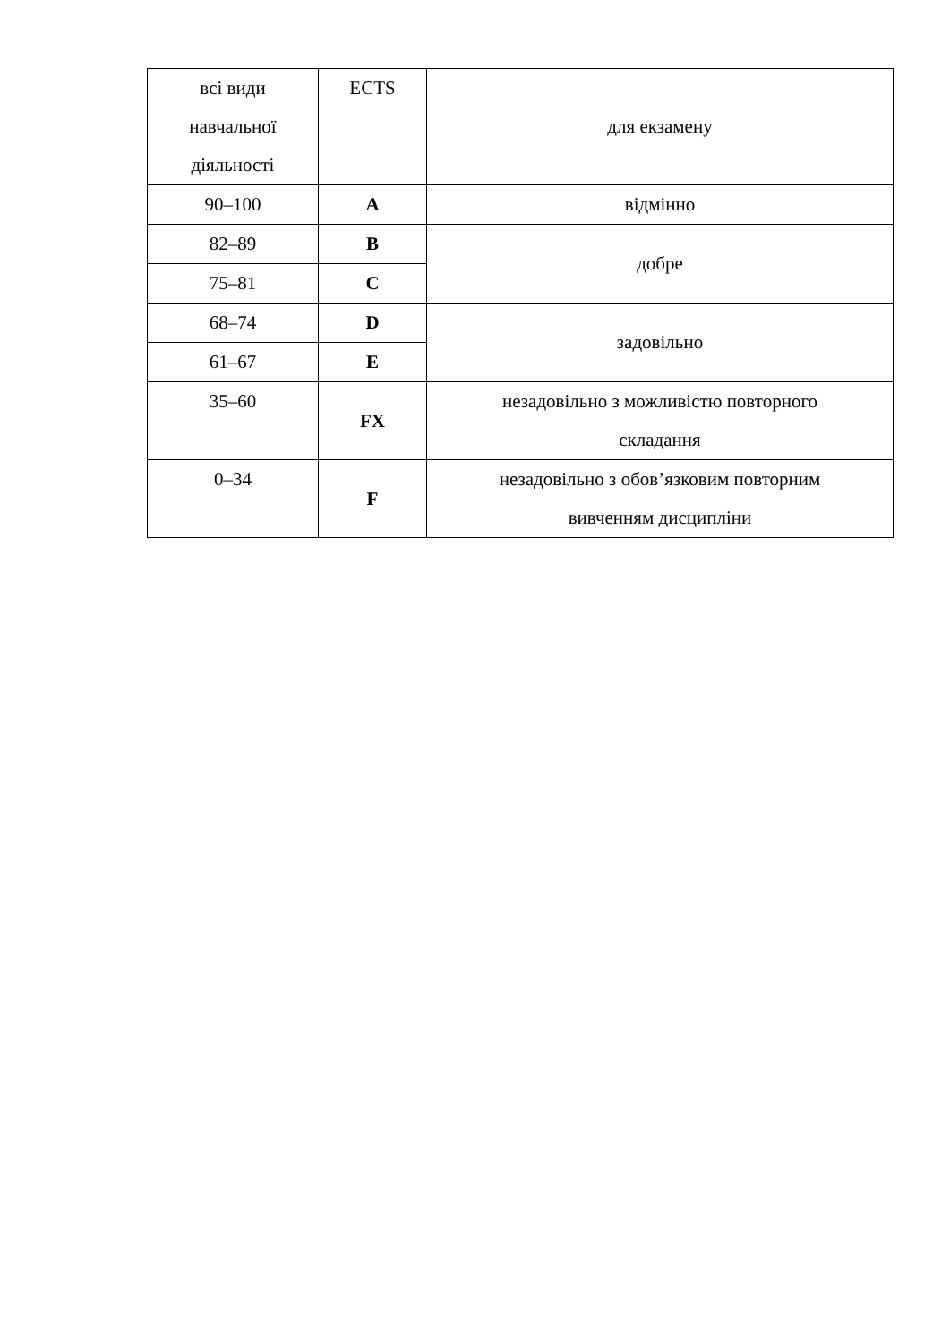| всі види навчальної діяльності | ECTS | для екзамену |
| 90–100 | A | відмінно |
| 82–89 | B | добре |
| 75–81 | C | |
| 68–74 | D | задовільно |
| 61–67 | E | |
| 35–60 | FX | незадовільно з можливістю повторного складання |
| 0–34 | F | незадовільно з обов’язковим повторним вивченням дисципліни |